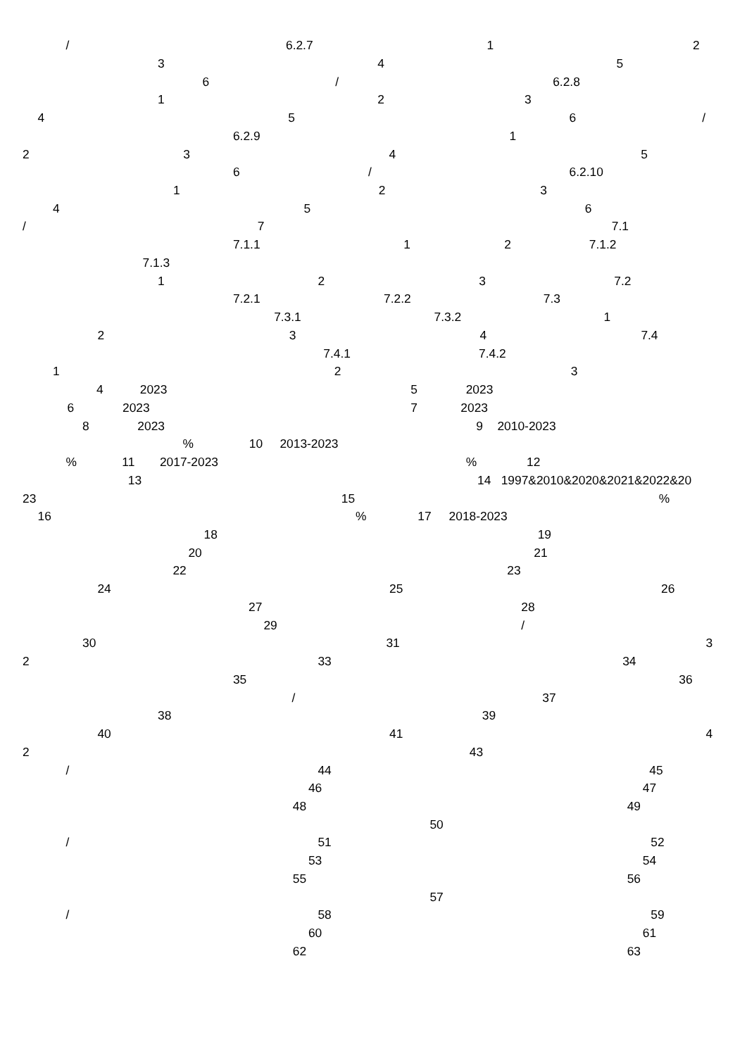/ 6.2.7 1 2
3 4 5
6 / 6.2.8
1 2 3
4 5 6 /
6.2.9 1
2 3 4 5
6 / 6.2.10
1 2 3
4 5 6
/ 7 7.1
7.1.1 1 2 7.1.2
7.1.3
1 2 3 7.2
7.2.1 7.2.2 7.3
7.3.1 7.3.2 1
2 3 4 7.4
7.4.1 7.4.2
1 2 3
4 2023 5 2023
6 2023 7 2023
8 2023 9 2010-2023
% 10 2013-2023
% 11 2017-2023 % 12
13 14 1997&2010&2020&2021&2022&20
23 15 %
16 % 17 2018-2023
18 19
20 21
22 23
24 25 26
27 28
29 /
30 31 3
2 33 34
35 36
/ 37
38 39
40 41 4
2 43
/ 44 45
46 47
48 49
50
/ 51 52
53 54
55 56
57
/ 58 59
60 61
62 63